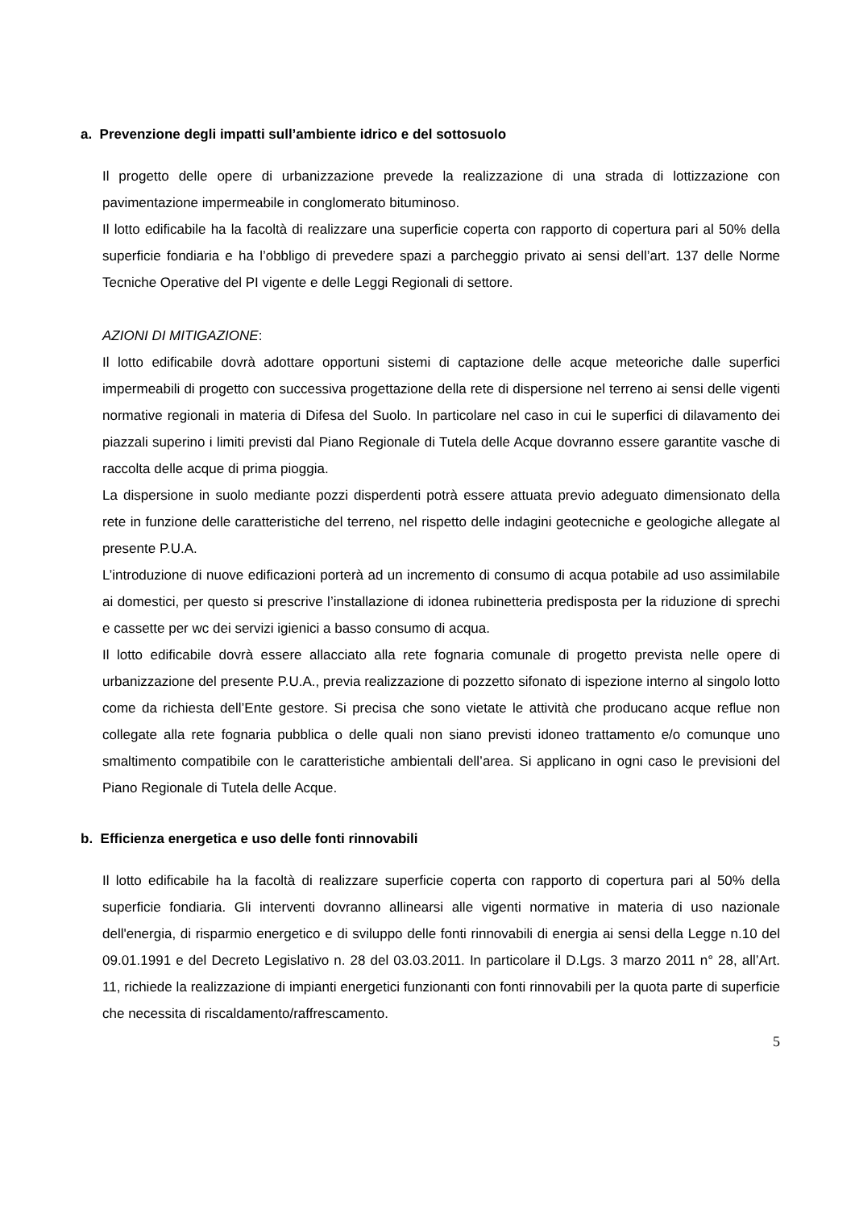a. Prevenzione degli impatti sull’ambiente idrico e del sottosuolo
Il progetto delle opere di urbanizzazione prevede la realizzazione di una strada di lottizzazione con pavimentazione impermeabile in conglomerato bituminoso.
Il lotto edificabile ha la facoltà di realizzare una superficie coperta con rapporto di copertura pari al 50% della superficie fondiaria e ha l’obbligo di prevedere spazi a parcheggio privato ai sensi dell’art. 137 delle Norme Tecniche Operative del PI vigente e delle Leggi Regionali di settore.
AZIONI DI MITIGAZIONE:
Il lotto edificabile dovrà adottare opportuni sistemi di captazione delle acque meteoriche dalle superfici impermeabili di progetto con successiva progettazione della rete di dispersione nel terreno ai sensi delle vigenti normative regionali in materia di Difesa del Suolo. In particolare nel caso in cui le superfici di dilavamento dei piazzali superino i limiti previsti dal Piano Regionale di Tutela delle Acque dovranno essere garantite vasche di raccolta delle acque di prima pioggia.
La dispersione in suolo mediante pozzi disperdenti potrà essere attuata previo adeguato dimensionato della rete in funzione delle caratteristiche del terreno, nel rispetto delle indagini geotecniche e geologiche allegate al presente P.U.A.
L’introduzione di nuove edificazioni porterà ad un incremento di consumo di acqua potabile ad uso assimilabile ai domestici, per questo si prescrive l’installazione di idonea rubinetteria predisposta per la riduzione di sprechi e cassette per wc dei servizi igienici a basso consumo di acqua.
Il lotto edificabile dovrà essere allacciato alla rete fognaria comunale di progetto prevista nelle opere di urbanizzazione del presente P.U.A., previa realizzazione di pozzetto sifonato di ispezione interno al singolo lotto come da richiesta dell’Ente gestore. Si precisa che sono vietate le attività che producano acque reflue non collegate alla rete fognaria pubblica o delle quali non siano previsti idoneo trattamento e/o comunque uno smaltimento compatibile con le caratteristiche ambientali dell’area. Si applicano in ogni caso le previsioni del Piano Regionale di Tutela delle Acque.
b. Efficienza energetica e uso delle fonti rinnovabili
Il lotto edificabile ha la facoltà di realizzare superficie coperta con rapporto di copertura pari al 50% della superficie fondiaria. Gli interventi dovranno allinearsi alle vigenti normative in materia di uso nazionale dell'energia, di risparmio energetico e di sviluppo delle fonti rinnovabili di energia ai sensi della Legge n.10 del 09.01.1991 e del Decreto Legislativo n. 28 del 03.03.2011. In particolare il D.Lgs. 3 marzo 2011 n° 28, all’Art. 11, richiede la realizzazione di impianti energetici funzionanti con fonti rinnovabili per la quota parte di superficie che necessita di riscaldamento/raffrescamento.
5